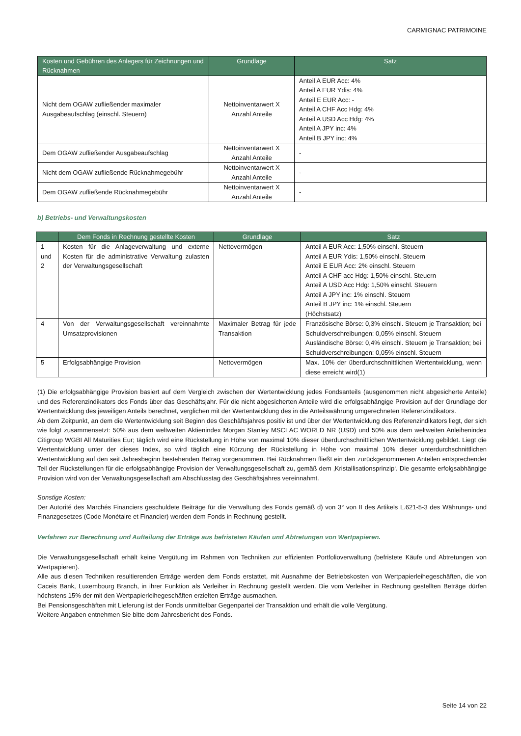CARMIGNAC PATRIMOINE
| Kosten und Gebühren des Anlegers für Zeichnungen und Rücknahmen | Grundlage | Satz |
| --- | --- | --- |
| Nicht dem OGAW zufließender maximaler Ausgabeaufschlag (einschl. Steuern) | Nettoinventarwert X Anzahl Anteile | Anteil A EUR Acc: 4% Anteil A EUR Ydis: 4% Anteil E EUR Acc: - Anteil A CHF Acc Hdg: 4% Anteil A USD Acc Hdg: 4% Anteil A JPY inc: 4% Anteil B JPY inc: 4% |
| Dem OGAW zufließender Ausgabeaufschlag | Nettoinventarwert X Anzahl Anteile | - |
| Nicht dem OGAW zufließende Rücknahmegebühr | Nettoinventarwert X Anzahl Anteile | - |
| Dem OGAW zufließende Rücknahmegebühr | Nettoinventarwert X Anzahl Anteile | - |
b) Betriebs- und Verwaltungskosten
| | Dem Fonds in Rechnung gestellte Kosten | Grundlage | Satz |
| --- | --- | --- | --- |
| 1 und 2 | Kosten für die Anlageverwaltung und externe Kosten für die administrative Verwaltung zulasten der Verwaltungsgesellschaft | Nettovermögen | Anteil A EUR Acc: 1,50% einschl. Steuern Anteil A EUR Ydis: 1,50% einschl. Steuern Anteil E EUR Acc: 2% einschl. Steuern Anteil A CHF acc Hdg: 1,50% einschl. Steuern Anteil A USD Acc Hdg: 1,50% einschl. Steuern Anteil A JPY inc: 1% einschl. Steuern Anteil B JPY inc: 1% einschl. Steuern (Höchstsatz) |
| 4 | Von der Verwaltungsgesellschaft vereinnahmte Umsatzprovisionen | Maximaler Betrag für jede Transaktion | Französische Börse: 0,3% einschl. Steuern je Transaktion; bei Schuldverschreibungen: 0,05% einschl. Steuern Ausländische Börse: 0,4% einschl. Steuern je Transaktion; bei Schuldverschreibungen: 0,05% einschl. Steuern |
| 5 | Erfolgsabhängige Provision | Nettovermögen | Max. 10% der überdurchschnittlichen Wertentwicklung, wenn diese erreicht wird(1) |
(1) Die erfolgsabhängige Provision basiert auf dem Vergleich zwischen der Wertentwicklung jedes Fondsanteils (ausgenommen nicht abgesicherte Anteile) und des Referenzindikators des Fonds über das Geschäftsjahr. Für die nicht abgesicherten Anteile wird die erfolgsabhängige Provision auf der Grundlage der Wertentwicklung des jeweiligen Anteils berechnet, verglichen mit der Wertentwicklung des in die Anteilswährung umgerechneten Referenzindikators.
Ab dem Zeitpunkt, an dem die Wertentwicklung seit Beginn des Geschäftsjahres positiv ist und über der Wertentwicklung des Referenzindikators liegt, der sich wie folgt zusammensetzt: 50% aus dem weltweiten Aktienindex Morgan Stanley MSCI AC WORLD NR (USD) und 50% aus dem weltweiten Anleihenindex Citigroup WGBI All Maturities Eur; täglich wird eine Rückstellung in Höhe von maximal 10% dieser überdurchschnittlichen Wertentwicklung gebildet. Liegt die Wertentwicklung unter der dieses Index, so wird täglich eine Kürzung der Rückstellung in Höhe von maximal 10% dieser unterdurchschnittlichen Wertentwicklung auf den seit Jahresbeginn bestehenden Betrag vorgenommen. Bei Rücknahmen fließt ein den zurückgenommenen Anteilen entsprechender Teil der Rückstellungen für die erfolgsabhängige Provision der Verwaltungsgesellschaft zu, gemäß dem ‚Kristallisationsprinzip‘. Die gesamte erfolgsabhängige Provision wird von der Verwaltungsgesellschaft am Abschlusstag des Geschäftsjahres vereinnahmt.
Sonstige Kosten:
Der Autorité des Marchés Financiers geschuldete Beiträge für die Verwaltung des Fonds gemäß d) von 3° von II des Artikels L.621-5-3 des Währungs- und Finanzgesetzes (Code Monétaire et Financier) werden dem Fonds in Rechnung gestellt.
Verfahren zur Berechnung und Aufteilung der Erträge aus befristeten Käufen und Abtretungen von Wertpapieren.
Die Verwaltungsgesellschaft erhält keine Vergütung im Rahmen von Techniken zur effizienten Portfolioverwaltung (befristete Käufe und Abtretungen von Wertpapieren).
Alle aus diesen Techniken resultierenden Erträge werden dem Fonds erstattet, mit Ausnahme der Betriebskosten von Wertpapierleihegeschäften, die von Caceis Bank, Luxembourg Branch, in ihrer Funktion als Verleiher in Rechnung gestellt werden. Die vom Verleiher in Rechnung gestellten Beträge dürfen höchstens 15% der mit den Wertpapierleihegeschäften erzielten Erträge ausmachen.
Bei Pensionsgeschäften mit Lieferung ist der Fonds unmittelbar Gegenpartei der Transaktion und erhält die volle Vergütung.
Weitere Angaben entnehmen Sie bitte dem Jahresbericht des Fonds.
Seite 14 von 22